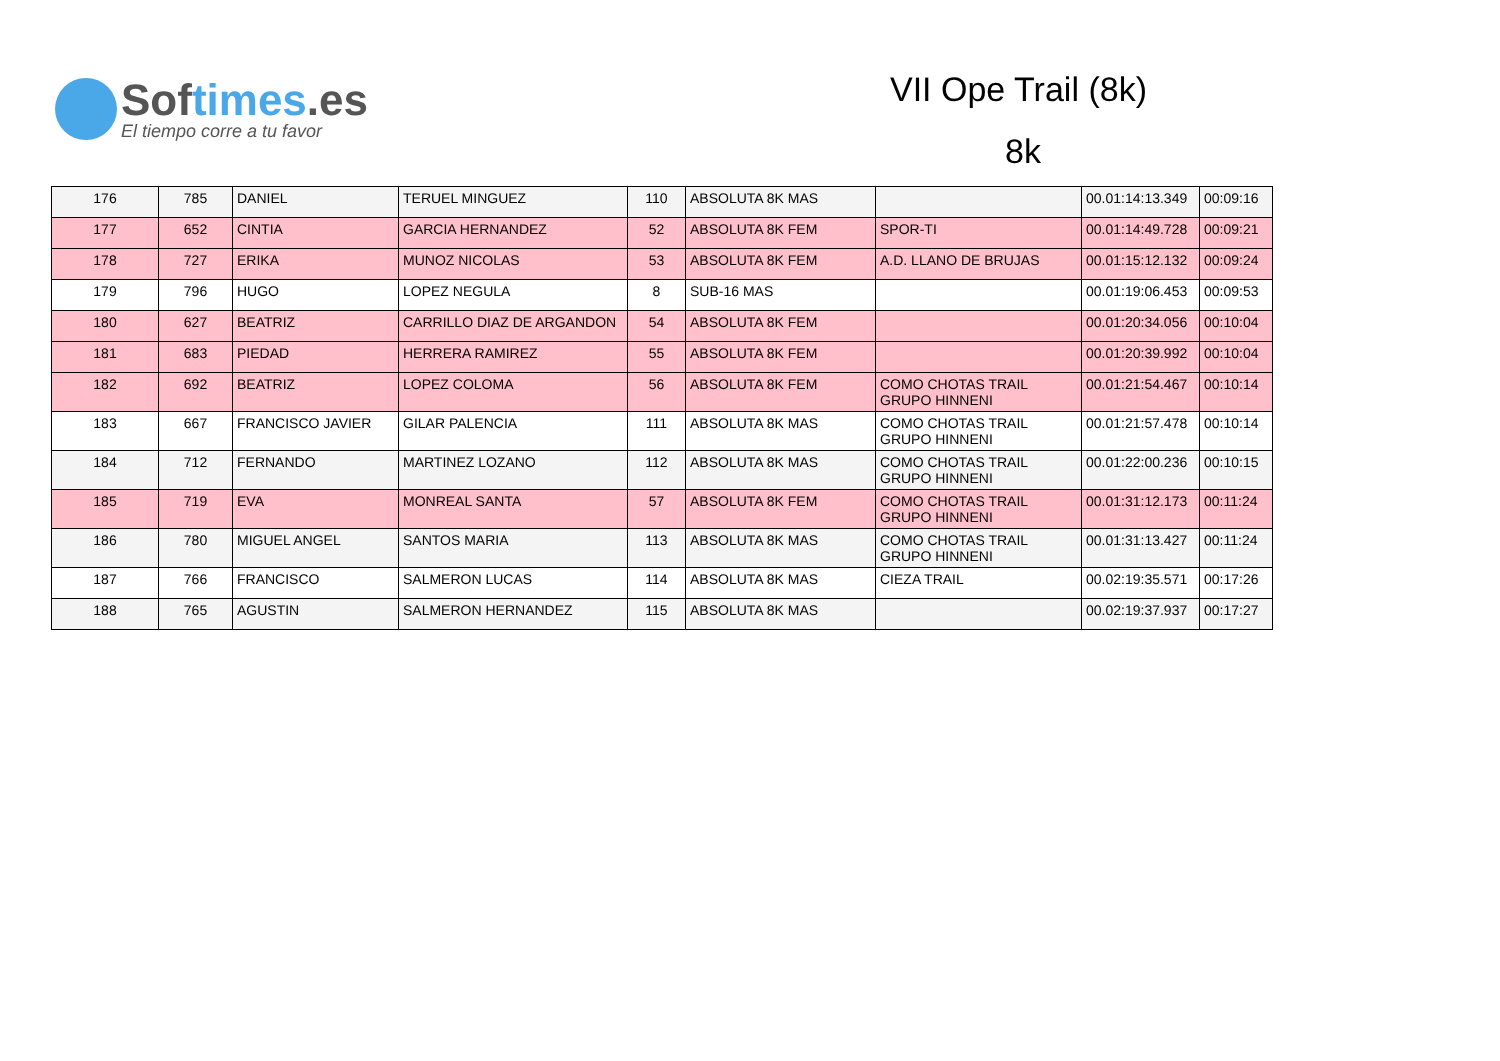Softimes.es
El tiempo corre a tu favor
VII Ope Trail (8k)
8k
| 176 | 785 | DANIEL | TERUEL MINGUEZ | 110 | ABSOLUTA 8K MAS | | 00.01:14:13.349 | 00:09:16 |
| 177 | 652 | CINTIA | GARCIA HERNANDEZ | 52 | ABSOLUTA 8K FEM | SPOR-TI | 00.01:14:49.728 | 00:09:21 |
| 178 | 727 | ERIKA | MUNOZ NICOLAS | 53 | ABSOLUTA 8K FEM | A.D. LLANO DE BRUJAS | 00.01:15:12.132 | 00:09:24 |
| 179 | 796 | HUGO | LOPEZ NEGULA | 8 | SUB-16 MAS | | 00.01:19:06.453 | 00:09:53 |
| 180 | 627 | BEATRIZ | CARRILLO DIAZ DE ARGANDON | 54 | ABSOLUTA 8K FEM | | 00.01:20:34.056 | 00:10:04 |
| 181 | 683 | PIEDAD | HERRERA RAMIREZ | 55 | ABSOLUTA 8K FEM | | 00.01:20:39.992 | 00:10:04 |
| 182 | 692 | BEATRIZ | LOPEZ COLOMA | 56 | ABSOLUTA 8K FEM | COMO CHOTAS TRAIL GRUPO HINNENI | 00.01:21:54.467 | 00:10:14 |
| 183 | 667 | FRANCISCO JAVIER | GILAR PALENCIA | 111 | ABSOLUTA 8K MAS | COMO CHOTAS TRAIL GRUPO HINNENI | 00.01:21:57.478 | 00:10:14 |
| 184 | 712 | FERNANDO | MARTINEZ LOZANO | 112 | ABSOLUTA 8K MAS | COMO CHOTAS TRAIL GRUPO HINNENI | 00.01:22:00.236 | 00:10:15 |
| 185 | 719 | EVA | MONREAL SANTA | 57 | ABSOLUTA 8K FEM | COMO CHOTAS TRAIL GRUPO HINNENI | 00.01:31:12.173 | 00:11:24 |
| 186 | 780 | MIGUEL ANGEL | SANTOS MARIA | 113 | ABSOLUTA 8K MAS | COMO CHOTAS TRAIL GRUPO HINNENI | 00.01:31:13.427 | 00:11:24 |
| 187 | 766 | FRANCISCO | SALMERON LUCAS | 114 | ABSOLUTA 8K MAS | CIEZA TRAIL | 00.02:19:35.571 | 00:17:26 |
| 188 | 765 | AGUSTIN | SALMERON HERNANDEZ | 115 | ABSOLUTA 8K MAS | | 00.02:19:37.937 | 00:17:27 |